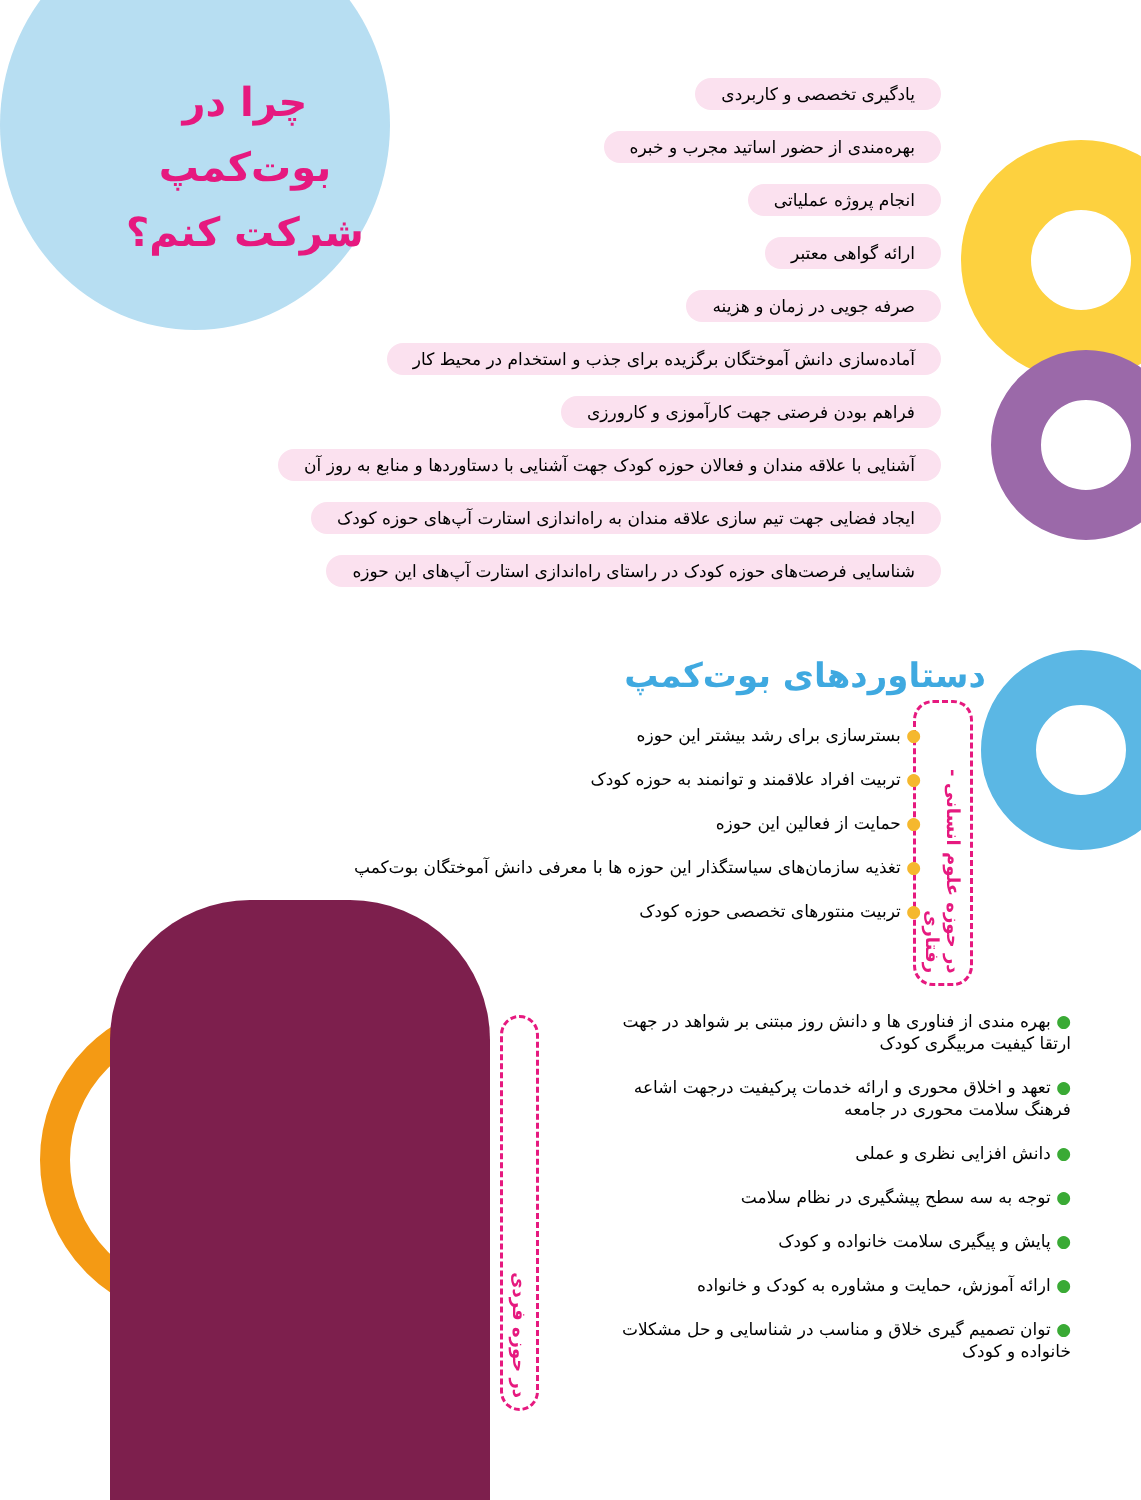چرا در بوت‌کمپ شرکت کنم؟
یادگیری تخصصی و کاربردی
بهره‌مندی از حضور اساتید مجرب و خبره
انجام پروژه عملیاتی
ارائه گواهی معتبر
صرفه جویی در زمان و هزینه
آماده‌سازی دانش آموختگان برگزیده برای جذب و استخدام در محیط کار
فراهم بودن فرصتی جهت کارآموزی و کارورزی
آشنایی با علاقه مندان و فعالان حوزه کودک جهت آشنایی با دستاوردها و منابع به روز آن
ایجاد فضایی جهت تیم سازی علاقه مندان به راه‌اندازی استارت آپ‌های حوزه کودک
شناسایی فرصت‌های حوزه کودک در راستای راه‌اندازی استارت آپ‌های این حوزه
دستاوردهای بوت‌کمپ
در حوزه علوم انسانی - رفتاری
● بسترسازی برای رشد بیشتر این حوزه
● تربیت افراد علاقمند و توانمند به حوزه کودک
● حمایت از فعالین این حوزه
● تغذیه سازمان‌های سیاستگذار این حوزه ها با معرفی دانش آموختگان بوت‌کمپ
● تربیت منتورهای تخصصی حوزه کودک
در حوزه فردی
● بهره مندی از فناوری ها و دانش روز مبتنی بر شواهد در جهت ارتقا کیفیت مربیگری کودک
● تعهد و اخلاق محوری و ارائه خدمات پرکیفیت درجهت اشاعه فرهنگ سلامت محوری در جامعه
● دانش افزایی نظری و عملی
● توجه به سه سطح پیشگیری در نظام سلامت
● پایش و پیگیری سلامت خانواده و کودک
● ارائه آموزش، حمایت و مشاوره به کودک و خانواده
● توان تصمیم گیری خلاق و مناسب در شناسایی و حل مشکلات خانواده و کودک